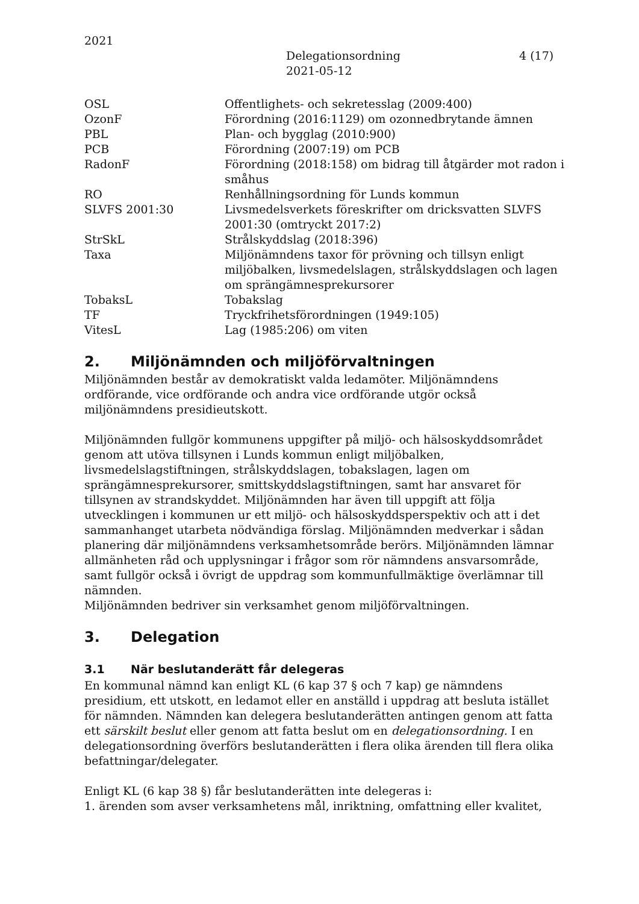2021
Delegationsordning
2021-05-12
4 (17)
| OSL | Offentlighets- och sekretesslag (2009:400) |
| OzonF | Förordning (2016:1129) om ozonnedbrytande ämnen |
| PBL | Plan- och bygglag (2010:900) |
| PCB | Förordning (2007:19) om PCB |
| RadonF | Förordning (2018:158) om bidrag till åtgärder mot radon i småhus |
| RO | Renhållningsordning för Lunds kommun |
| SLVFS 2001:30 | Livsmedelsverkets föreskrifter om dricksvatten SLVFS 2001:30 (omtryckt 2017:2) |
| StrSkL | Strålskyddslag (2018:396) |
| Taxa | Miljönämndens taxor för prövning och tillsyn enligt miljöbalken, livsmedelslagen, strålskyddslagen och lagen om sprängämnesprekursorer |
| TobaksL | Tobakslag |
| TF | Tryckfrihetsförordningen (1949:105) |
| VitesL | Lag (1985:206) om viten |
2. Miljönämnden och miljöförvaltningen
Miljönämnden består av demokratiskt valda ledamöter. Miljönämndens ordförande, vice ordförande och andra vice ordförande utgör också miljönämndens presidieutskott.
Miljönämnden fullgör kommunens uppgifter på miljö- och hälsoskyddsområdet genom att utöva tillsynen i Lunds kommun enligt miljöbalken, livsmedelslagstiftningen, strålskyddslagen, tobakslagen, lagen om sprängämnesprekursorer, smittskyddslagstiftningen, samt har ansvaret för tillsynen av strandskyddet. Miljönämnden har även till uppgift att följa utvecklingen i kommunen ur ett miljö- och hälsoskyddsperspektiv och att i det sammanhanget utarbeta nödvändiga förslag. Miljönämnden medverkar i sådan planering där miljönämndens verksamhetsområde berörs. Miljönämnden lämnar allmänheten råd och upplysningar i frågor som rör nämndens ansvarsområde, samt fullgör också i övrigt de uppdrag som kommunfullmäktige överlämnar till nämnden.
Miljönämnden bedriver sin verksamhet genom miljöförvaltningen.
3. Delegation
3.1 När beslutanderätt får delegeras
En kommunal nämnd kan enligt KL (6 kap 37 § och 7 kap) ge nämndens presidium, ett utskott, en ledamot eller en anställd i uppdrag att besluta istället för nämnden. Nämnden kan delegera beslutanderätten antingen genom att fatta ett särskilt beslut eller genom att fatta beslut om en delegationsordning. I en delegationsordning överförs beslutanderätten i flera olika ärenden till flera olika befattningar/delegater.
Enligt KL (6 kap 38 §) får beslutanderätten inte delegeras i:
1. ärenden som avser verksamhetens mål, inriktning, omfattning eller kvalitet,